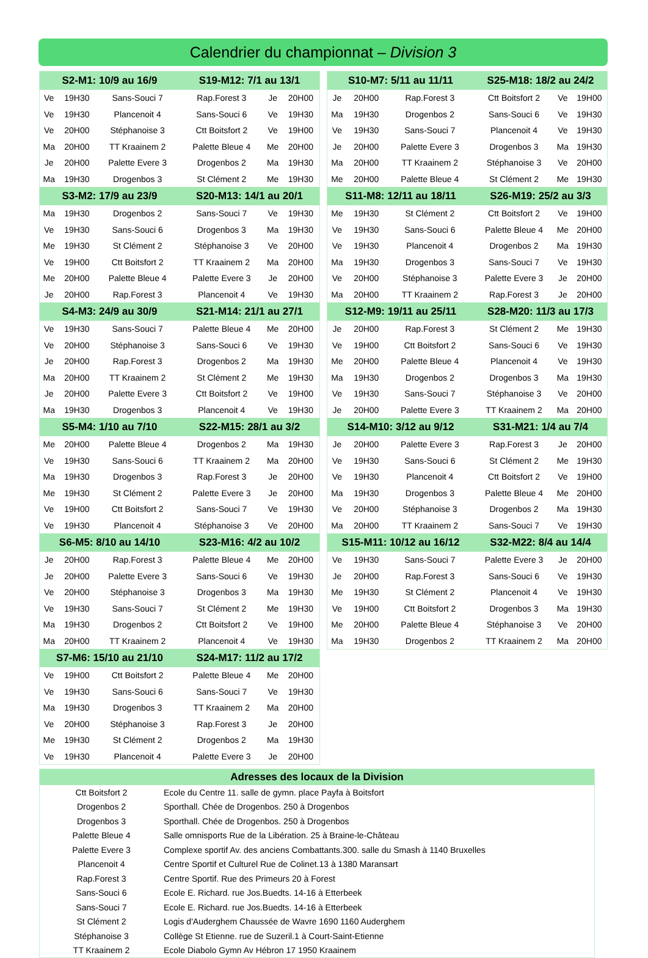Calendrier du championnat – Division 3
| S2-M1: 10/9 au 16/9 | | | S19-M12: 7/1 au 13/1 | | |
| --- | --- | --- | --- | --- | --- |
| Ve | 19H30 | Sans-Souci 7 | Rap.Forest 3 | Je | 20H00 |
| Ve | 19H30 | Plancenoit 4 | Sans-Souci 6 | Ve | 19H30 |
| Ve | 20H00 | Stéphanoise 3 | Ctt Boitsfort 2 | Ve | 19H00 |
| Ma | 20H00 | TT Kraainem 2 | Palette Bleue 4 | Me | 20H00 |
| Je | 20H00 | Palette Evere 3 | Drogenbos 2 | Ma | 19H30 |
| Ma | 19H30 | Drogenbos 3 | St Clément 2 | Me | 19H30 |
| S3-M2: 17/9 au 23/9 | | | S20-M13: 14/1 au 20/1 | | |
| Ma | 19H30 | Drogenbos 2 | Sans-Souci 7 | Ve | 19H30 |
| Ve | 19H30 | Sans-Souci 6 | Drogenbos 3 | Ma | 19H30 |
| Me | 19H30 | St Clément 2 | Stéphanoise 3 | Ve | 20H00 |
| Ve | 19H00 | Ctt Boitsfort 2 | TT Kraainem 2 | Ma | 20H00 |
| Me | 20H00 | Palette Bleue 4 | Palette Evere 3 | Je | 20H00 |
| Je | 20H00 | Rap.Forest 3 | Plancenoit 4 | Ve | 19H30 |
| S4-M3: 24/9 au 30/9 | | | S21-M14: 21/1 au 27/1 | | |
| Ve | 19H30 | Sans-Souci 7 | Palette Bleue 4 | Me | 20H00 |
| Ve | 20H00 | Stéphanoise 3 | Sans-Souci 6 | Ve | 19H30 |
| Je | 20H00 | Rap.Forest 3 | Drogenbos 2 | Ma | 19H30 |
| Ma | 20H00 | TT Kraainem 2 | St Clément 2 | Me | 19H30 |
| Je | 20H00 | Palette Evere 3 | Ctt Boitsfort 2 | Ve | 19H00 |
| Ma | 19H30 | Drogenbos 3 | Plancenoit 4 | Ve | 19H30 |
| S5-M4: 1/10 au 7/10 | | | S22-M15: 28/1 au 3/2 | | |
| Me | 20H00 | Palette Bleue 4 | Drogenbos 2 | Ma | 19H30 |
| Ve | 19H30 | Sans-Souci 6 | TT Kraainem 2 | Ma | 20H00 |
| Ma | 19H30 | Drogenbos 3 | Rap.Forest 3 | Je | 20H00 |
| Me | 19H30 | St Clément 2 | Palette Evere 3 | Je | 20H00 |
| Ve | 19H00 | Ctt Boitsfort 2 | Sans-Souci 7 | Ve | 19H30 |
| Ve | 19H30 | Plancenoit 4 | Stéphanoise 3 | Ve | 20H00 |
| S6-M5: 8/10 au 14/10 | | | S23-M16: 4/2 au 10/2 | | |
| Je | 20H00 | Rap.Forest 3 | Palette Bleue 4 | Me | 20H00 |
| Je | 20H00 | Palette Evere 3 | Sans-Souci 6 | Ve | 19H30 |
| Ve | 20H00 | Stéphanoise 3 | Drogenbos 3 | Ma | 19H30 |
| Ve | 19H30 | Sans-Souci 7 | St Clément 2 | Me | 19H30 |
| Ma | 19H30 | Drogenbos 2 | Ctt Boitsfort 2 | Ve | 19H00 |
| Ma | 20H00 | TT Kraainem 2 | Plancenoit 4 | Ve | 19H30 |
| S7-M6: 15/10 au 21/10 | | | S24-M17: 11/2 au 17/2 | | |
| Ve | 19H00 | Ctt Boitsfort 2 | Palette Bleue 4 | Me | 20H00 |
| Ve | 19H30 | Sans-Souci 6 | Sans-Souci 7 | Ve | 19H30 |
| Ma | 19H30 | Drogenbos 3 | TT Kraainem 2 | Ma | 20H00 |
| Ve | 20H00 | Stéphanoise 3 | Rap.Forest 3 | Je | 20H00 |
| Me | 19H30 | St Clément 2 | Drogenbos 2 | Ma | 19H30 |
| Ve | 19H30 | Plancenoit 4 | Palette Evere 3 | Je | 20H00 |
| S10-M7: 5/11 au 11/11 | | | S25-M18: 18/2 au 24/2 | | |
| --- | --- | --- | --- | --- | --- |
| Je | 20H00 | Rap.Forest 3 | Ctt Boitsfort 2 | Ve | 19H00 |
| Ma | 19H30 | Drogenbos 2 | Sans-Souci 6 | Ve | 19H30 |
| Ve | 19H30 | Sans-Souci 7 | Plancenoit 4 | Ve | 19H30 |
| Je | 20H00 | Palette Evere 3 | Drogenbos 3 | Ma | 19H30 |
| Ma | 20H00 | TT Kraainem 2 | Stéphanoise 3 | Ve | 20H00 |
| Me | 20H00 | Palette Bleue 4 | St Clément 2 | Me | 19H30 |
| S11-M8: 12/11 au 18/11 | | | S26-M19: 25/2 au 3/3 | | |
| Me | 19H30 | St Clément 2 | Ctt Boitsfort 2 | Ve | 19H00 |
| Ve | 19H30 | Sans-Souci 6 | Palette Bleue 4 | Me | 20H00 |
| Ve | 19H30 | Plancenoit 4 | Drogenbos 2 | Ma | 19H30 |
| Ma | 19H30 | Drogenbos 3 | Sans-Souci 7 | Ve | 19H30 |
| Ve | 20H00 | Stéphanoise 3 | Palette Evere 3 | Je | 20H00 |
| Ma | 20H00 | TT Kraainem 2 | Rap.Forest 3 | Je | 20H00 |
| S12-M9: 19/11 au 25/11 | | | S28-M20: 11/3 au 17/3 | | |
| Je | 20H00 | Rap.Forest 3 | St Clément 2 | Me | 19H30 |
| Ve | 19H00 | Ctt Boitsfort 2 | Sans-Souci 6 | Ve | 19H30 |
| Me | 20H00 | Palette Bleue 4 | Plancenoit 4 | Ve | 19H30 |
| Ma | 19H30 | Drogenbos 2 | Drogenbos 3 | Ma | 19H30 |
| Ve | 19H30 | Sans-Souci 7 | Stéphanoise 3 | Ve | 20H00 |
| Je | 20H00 | Palette Evere 3 | TT Kraainem 2 | Ma | 20H00 |
| S14-M10: 3/12 au 9/12 | | | S31-M21: 1/4 au 7/4 | | |
| Je | 20H00 | Palette Evere 3 | Rap.Forest 3 | Je | 20H00 |
| Ve | 19H30 | Sans-Souci 6 | St Clément 2 | Me | 19H30 |
| Ve | 19H30 | Plancenoit 4 | Ctt Boitsfort 2 | Ve | 19H00 |
| Ma | 19H30 | Drogenbos 3 | Palette Bleue 4 | Me | 20H00 |
| Ve | 20H00 | Stéphanoise 3 | Drogenbos 2 | Ma | 19H30 |
| Ma | 20H00 | TT Kraainem 2 | Sans-Souci 7 | Ve | 19H30 |
| S15-M11: 10/12 au 16/12 | | | S32-M22: 8/4 au 14/4 | | |
| Ve | 19H30 | Sans-Souci 7 | Palette Evere 3 | Je | 20H00 |
| Je | 20H00 | Rap.Forest 3 | Sans-Souci 6 | Ve | 19H30 |
| Me | 19H30 | St Clément 2 | Plancenoit 4 | Ve | 19H30 |
| Ve | 19H00 | Ctt Boitsfort 2 | Drogenbos 3 | Ma | 19H30 |
| Me | 20H00 | Palette Bleue 4 | Stéphanoise 3 | Ve | 20H00 |
| Ma | 19H30 | Drogenbos 2 | TT Kraainem 2 | Ma | 20H00 |
| Adresses des locaux de la Division | |
| --- | --- |
| Ctt Boitsfort 2 | Ecole du Centre 11. salle de gymn. place Payfa à Boitsfort |
| Drogenbos 2 | Sporthall. Chée de Drogenbos. 250 à Drogenbos |
| Drogenbos 3 | Sporthall. Chée de Drogenbos. 250 à Drogenbos |
| Palette Bleue 4 | Salle omnisports Rue de la Libération. 25 à Braine-le-Château |
| Palette Evere 3 | Complexe sportif Av. des anciens Combattants.300. salle du Smash à 1140 Bruxelles |
| Plancenoit 4 | Centre Sportif et Culturel Rue de Colinet.13 à 1380 Maransart |
| Rap.Forest 3 | Centre Sportif. Rue des Primeurs 20 à Forest |
| Sans-Souci 6 | Ecole E. Richard. rue Jos.Buedts. 14-16 à Etterbeek |
| Sans-Souci 7 | Ecole E. Richard. rue Jos.Buedts. 14-16 à Etterbeek |
| St Clément 2 | Logis d'Auderghem Chaussée de Wavre 1690 1160 Auderghem |
| Stéphanoise 3 | Collège St Etienne. rue de Suzeril.1 à Court-Saint-Etienne |
| TT Kraainem 2 | Ecole Diabolo Gymn Av Hébron 17 1950 Kraainem |